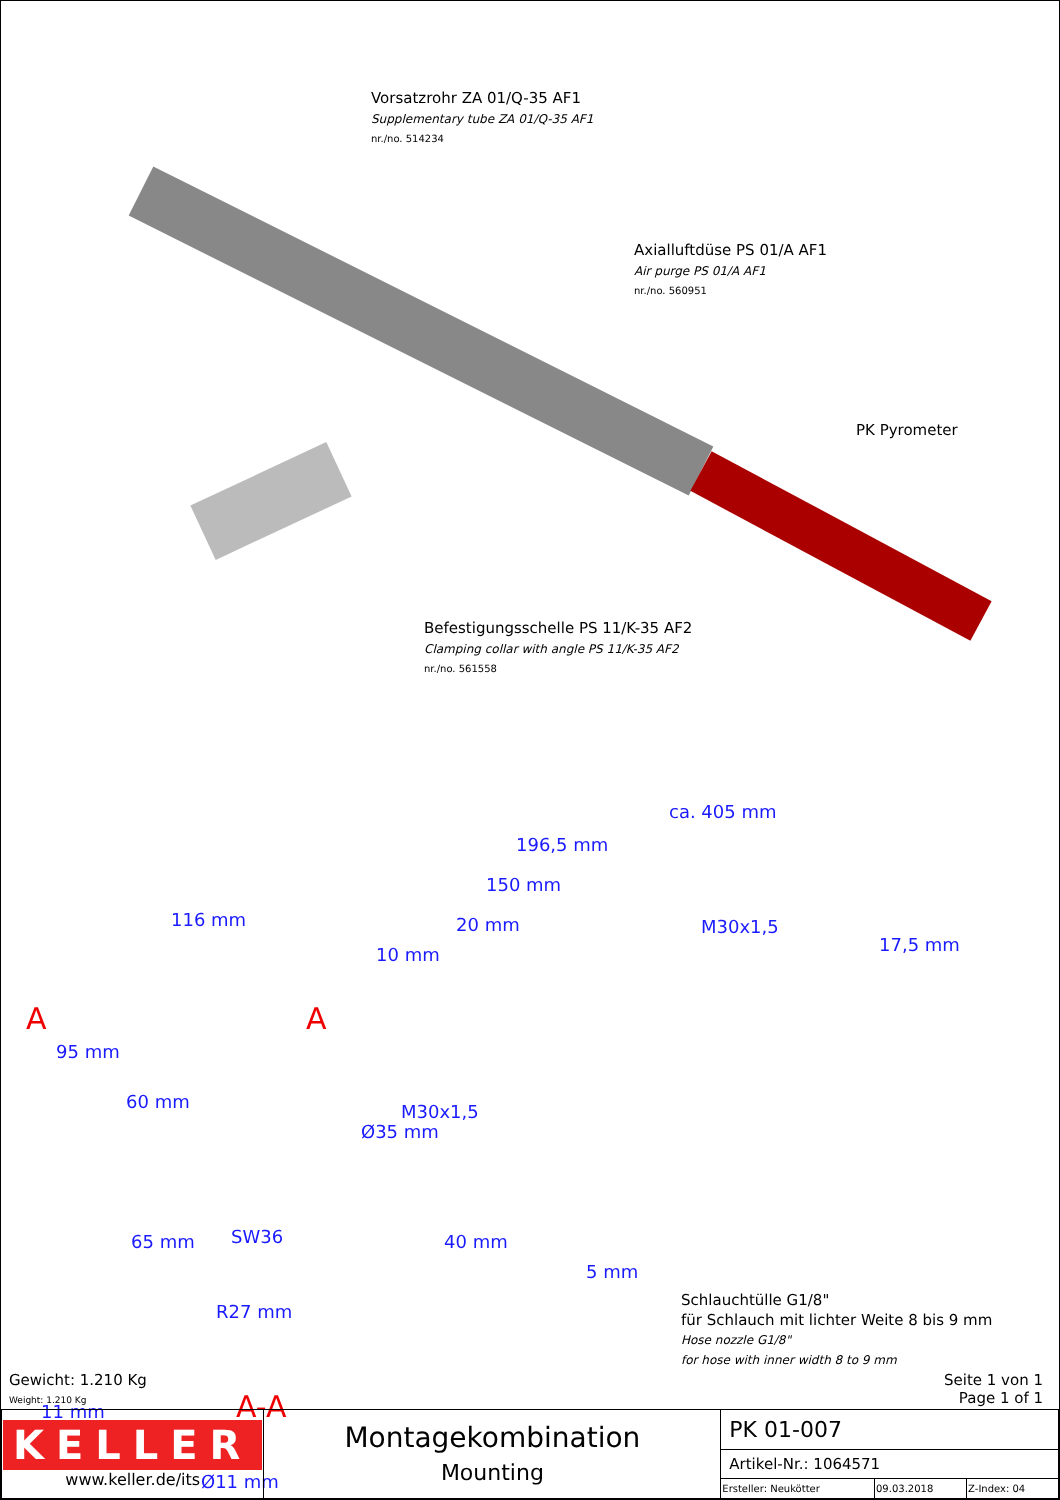Vorsatzrohr ZA 01/Q-35 AF1
Supplementary tube ZA 01/Q-35 AF1
nr./no. 514234
Axialluftdüse PS 01/A AF1
Air purge PS 01/A AF1
nr./no. 560951
PK Pyrometer
Befestigungsschelle PS 11/K-35 AF2
Clamping collar with angle PS 11/K-35 AF2
nr./no. 561558
ca. 405 mm
196,5 mm
150 mm
116 mm 20 mm
10 mm
M30x1,5
17,5 mm
A A
95 mm
60 mm
Ø35 mm
M30x1,5
65 mm SW36 40 mm
5 mm
R27 mm
Schlauchtülle G1/8"
für Schlauch mit lichter Weite 8 bis 9 mm
Hose nozzle G1/8"
for hose with inner width 8 to 9 mm
A-A 11 mm
Ø11 mm
Gewicht: 1.210 Kg
Weight: 1.210 Kg
Seite 1 von 1
Page 1 of 1
| KELLER www.keller.de/its | Montagekombination Mounting | PK 01-007 | | |
| | | Artikel-Nr.: 1064571 | | |
| | | Ersteller: Neukötter | 09.03.2018 | Z-Index: 04 |